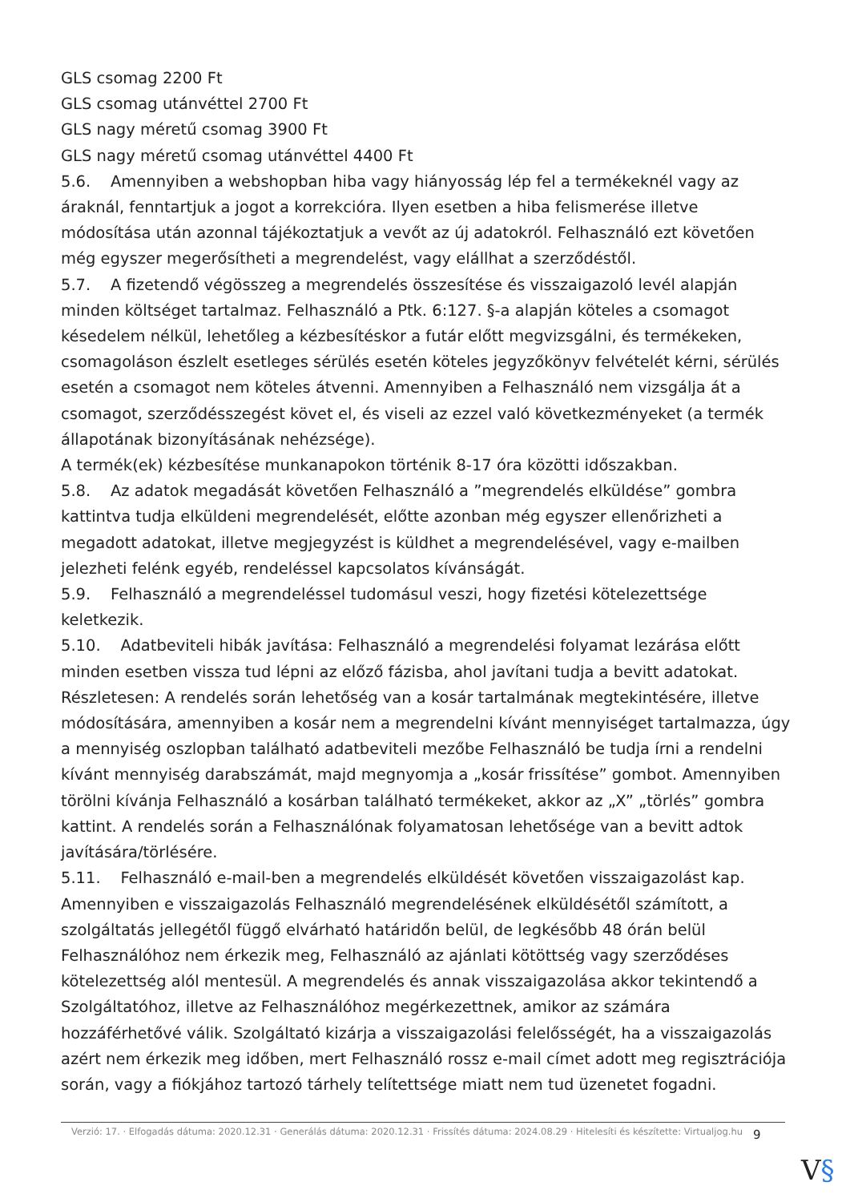GLS csomag 2200 Ft
GLS csomag utánvéttel 2700 Ft
GLS nagy méretű csomag 3900 Ft
GLS nagy méretű csomag utánvéttel 4400 Ft
5.6. Amennyiben a webshopban hiba vagy hiányosság lép fel a termékeknél vagy az áraknál, fenntartjuk a jogot a korrekcióra. Ilyen esetben a hiba felismerése illetve módosítása után azonnal tájékoztatjuk a vevőt az új adatokról. Felhasználó ezt követően még egyszer megerősítheti a megrendelést, vagy elállhat a szerződéstől.
5.7. A fizetendő végösszeg a megrendelés összesítése és visszaigazoló levél alapján minden költséget tartalmaz. Felhasználó a Ptk. 6:127. §-a alapján köteles a csomagot késedelem nélkül, lehetőleg a kézbesítéskor a futár előtt megvizsgálni, és termékeken, csomagoláson észlelt esetleges sérülés esetén köteles jegyzőkönyv felvételét kérni, sérülés esetén a csomagot nem köteles átvenni. Amennyiben a Felhasználó nem vizsgálja át a csomagot, szerződésszegést követ el, és viseli az ezzel való következményeket (a termék állapotának bizonyításának nehézsége).
A termék(ek) kézbesítése munkanapokon történik 8-17 óra közötti időszakban.
5.8. Az adatok megadását követően Felhasználó a ”megrendelés elküldése” gombra kattintva tudja elküldeni megrendelését, előtte azonban még egyszer ellenőrizheti a megadott adatokat, illetve megjegyzést is küldhet a megrendelésével, vagy e-mailben jelezheti felénk egyéb, rendeléssel kapcsolatos kívánságát.
5.9. Felhasználó a megrendeléssel tudomásul veszi, hogy fizetési kötelezettsége keletkezik.
5.10. Adatbeviteli hibák javítása: Felhasználó a megrendelési folyamat lezárása előtt minden esetben vissza tud lépni az előző fázisba, ahol javítani tudja a bevitt adatokat. Részletesen: A rendelés során lehetőség van a kosár tartalmának megtekintésére, illetve módosítására, amennyiben a kosár nem a megrendelni kívánt mennyiséget tartalmazza, úgy a mennyiség oszlopban található adatbeviteli mezőbe Felhasználó be tudja írni a rendelni kívánt mennyiség darabszámát, majd megnyomja a „kosár frissítése” gombot. Amennyiben törölni kívánja Felhasználó a kosárban található termékeket, akkor az „X” „törlés” gombra kattint. A rendelés során a Felhasználónak folyamatosan lehetősége van a bevitt adtok javítására/törlésére.
5.11. Felhasználó e-mail-ben a megrendelés elküldését követően visszaigazolást kap. Amennyiben e visszaigazolás Felhasználó megrendelésének elküldésétől számított, a szolgáltatás jellegétől függő elvárható határidőn belül, de legkésőbb 48 órán belül Felhasználóhoz nem érkezik meg, Felhasználó az ajánlati kötöttség vagy szerződéses kötelezettség alól mentesül. A megrendelés és annak visszaigazolása akkor tekintendő a Szolgáltatóhoz, illetve az Felhasználóhoz megérkezettnek, amikor az számára hozzáférhetővé válik. Szolgáltató kizárja a visszaigazolási felelősségét, ha a visszaigazolás azért nem érkezik meg időben, mert Felhasználó rossz e-mail címet adott meg regisztrációja során, vagy a fiókjához tartozó tárhely telítettsége miatt nem tud üzenetet fogadni.
Verzió: 17. · Elfogadás dátuma: 2020.12.31 · Generálás dátuma: 2020.12.31 · Frissítés dátuma: 2024.08.29 · Hitelesíti és készítette: Virtualjog.hu
9
V§